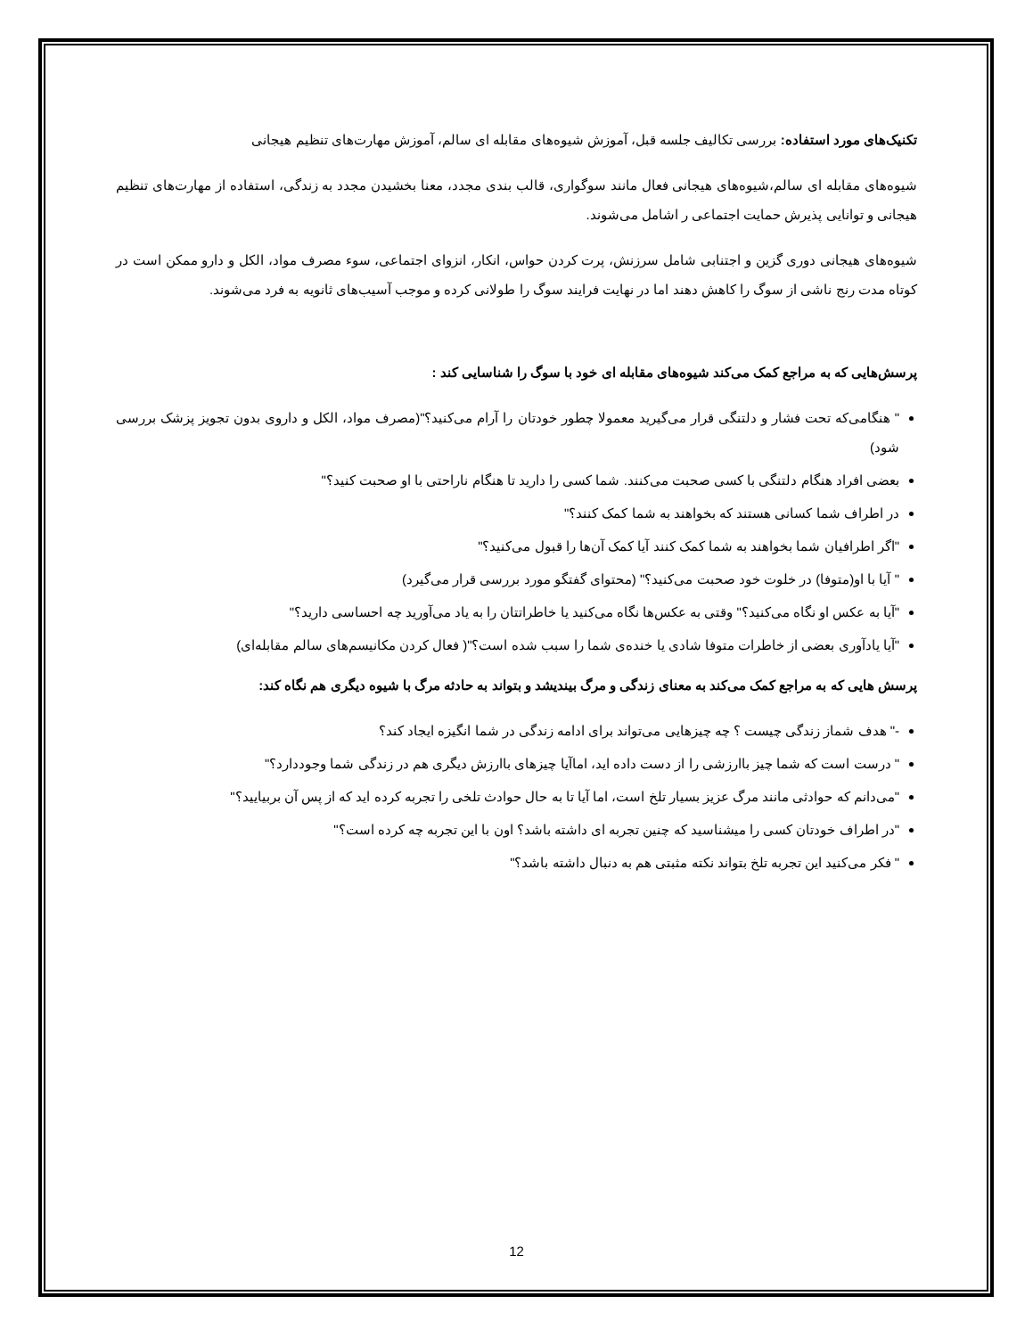تکنیک‌های مورد استفاده: بررسی تکالیف جلسه قبل، آموزش شیوه‌های مقابله ای سالم، آموزش مهارت‌های تنظیم هیجانی
شیوه‌های مقابله ای سالم،شیوه‌های هیجانی فعال مانند سوگواری، قالب بندی مجدد، معنا بخشیدن مجدد به زندگی، استفاده از مهارت‌های تنظیم هیجانی و توانایی پذیرش حمایت اجتماعی ر اشامل می‌شوند.
شیوه‌های هیجانی دوری گزین و اجتنابی شامل سرزنش، پرت کردن حواس، انکار، انزوای اجتماعی، سوء مصرف مواد، الکل و دارو ممکن است در کوتاه مدت رنج ناشی از سوگ را کاهش دهند اما در نهایت فرایند سوگ را طولانی کرده و موجب آسیب‌های ثانویه به فرد می‌شوند.
پرسش‌هایی که به مراجع کمک می‌کند شیوه‌های مقابله ای خود با سوگ را شناسایی کند :
" هنگامی‌که تحت فشار و دلتنگی قرار می‌گیرید معمولا چطور خودتان را آرام می‌کنید؟"(مصرف مواد، الکل و داروی بدون تجویز پزشک بررسی شود)
بعضی افراد هنگام دلتنگی با کسی صحبت می‌کنند. شما کسی را دارید تا هنگام ناراحتی با او صحبت کنید؟"
در اطراف شما کسانی هستند که بخواهند به شما کمک کنند؟"
"اگر اطرافیان شما بخواهند به شما کمک کنند آیا کمک آن‌ها را قبول می‌کنید؟"
" آیا با او(متوفا) در خلوت خود صحبت می‌کنید؟" (محتوای گفتگو مورد بررسی قرار می‌گیرد)
"آیا به عکس او نگاه می‌کنید؟" وقتی به عکس‌ها نگاه می‌کنید یا خاطراتتان را به یاد می‌آورید چه احساسی دارید؟"
"آیا یادآوری بعضی از خاطرات متوفا شادی یا خنده‌ی شما را سبب شده است؟"( فعال کردن مکانیسم‌های سالم مقابله‌ای)
پرسش هایی که به مراجع کمک می‌کند به معنای زندگی و مرگ بیندیشد و بتواند به حادثه مرگ با شیوه دیگری هم نگاه کند:
-" هدف شماز زندگی چیست ؟ چه چیزهایی می‌تواند برای ادامه زندگی در شما انگیزه ایجاد کند؟
" درست است که شما چیز باارزشی را از دست داده اید، اماآیا چیزهای باارزش دیگری هم در زندگی شما وجوددارد؟"
"می‌دانم که حوادثی مانند مرگ عزیز بسیار تلخ است، اما آیا تا به حال حوادث تلخی را تجربه کرده اید که از پس آن بربیایید؟"
"در اطراف خودتان کسی را میشناسید که چنین تجربه ای داشته باشد؟ اون با این تجربه چه کرده است؟"
" فکر می‌کنید این تجربه تلخ بتواند نکته مثبتی هم به دنبال داشته باشد؟"
12